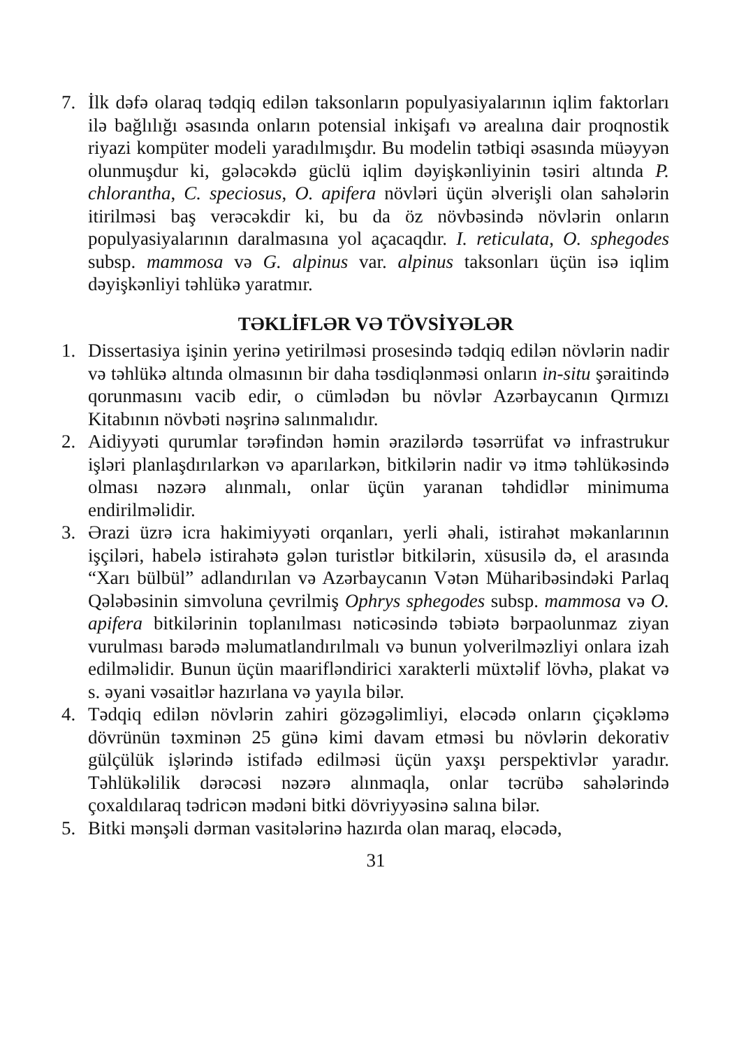7. İlk dəfə olaraq tədqiq edilən taksonların populyasiyalarının iqlim faktorları ilə bağlılığı əsasında onların potensial inkişafı və arealına dair proqnostik riyazi kompüter modeli yaradılmışdır. Bu modelin tətbiqi əsasında müəyyən olunmuşdur ki, gələcəkdə güclü iqlim dəyişkənliyinin təsiri altında P. chlorantha, C. speciosus, O. apifera növləri üçün əlverişli olan sahələrin itirilməsi baş verəcəkdir ki, bu da öz növbəsində növlərin onların populyasiyalarının daralmasına yol açacaqdır. I. reticulata, O. sphegodes subsp. mammosa və G. alpinus var. alpinus taksonları üçün isə iqlim dəyişkənliyi təhlükə yaratmır.
TƏKLİFLƏR VƏ TÖVSİYƏLƏR
1. Dissertasiya işinin yerinə yetirilməsi prosesində tədqiq edilən növlərin nadir və təhlükə altında olmasının bir daha təsdiqlənməsi onların in-situ şəraitində qorunmasını vacib edir, o cümlədən bu növlər Azərbaycanın Qırmızı Kitabının növbəti nəşrinə salınmalıdır.
2. Aidiyyəti qurumlar tərəfindən həmin ərazilərdə təsərrüfat və infrastrukur işləri planlaşdırılarkən və aparılarkən, bitkilərin nadir və itmə təhlükəsində olması nəzərə alınmalı, onlar üçün yaranan təhdidlər minimuma endirilməlidir.
3. Ərazi üzrə icra hakimiyyəti orqanları, yerli əhali, istirahət məkanlarının işçiləri, habelə istirahətə gələn turistlər bitkilərin, xüsusilə də, el arasında “Xarı bülbül” adlandırılan və Azərbaycanın Vətən Müharibəsindəki Parlaq Qələbəsinin simvoluna çevrilmiş Ophrys sphegodes subsp. mammosa və O. apifera bitkilərinin toplanılması nəticəsində təbiətə bərpaolunmaz ziyan vurulması barədə məlumatlandırılmalı və bunun yolverilməzliyi onlara izah edilməlidir. Bunun üçün maarifləndirici xarakterli müxtəlif lövhə, plakat və s. əyani vəsaitlər hazırlana və yayıla bilər.
4. Tədqiq edilən növlərin zahiri gözəgəlimliyi, eləcədə onların çiçəkləmə dövrünün təxminən 25 günə kimi davam etməsi bu növlərin dekorativ gülçülük işlərində istifadə edilməsi üçün yaxşı perspektivlər yaradır. Təhlükəlilik dərəcəsi nəzərə alınmaqla, onlar təcrübə sahələrində çoxaldılaraq tədricən mədəni bitki dövriyyəsinə salına bilər.
5. Bitki mənşəli dərman vasitələrinə hazırda olan maraq, eləcədə,
31